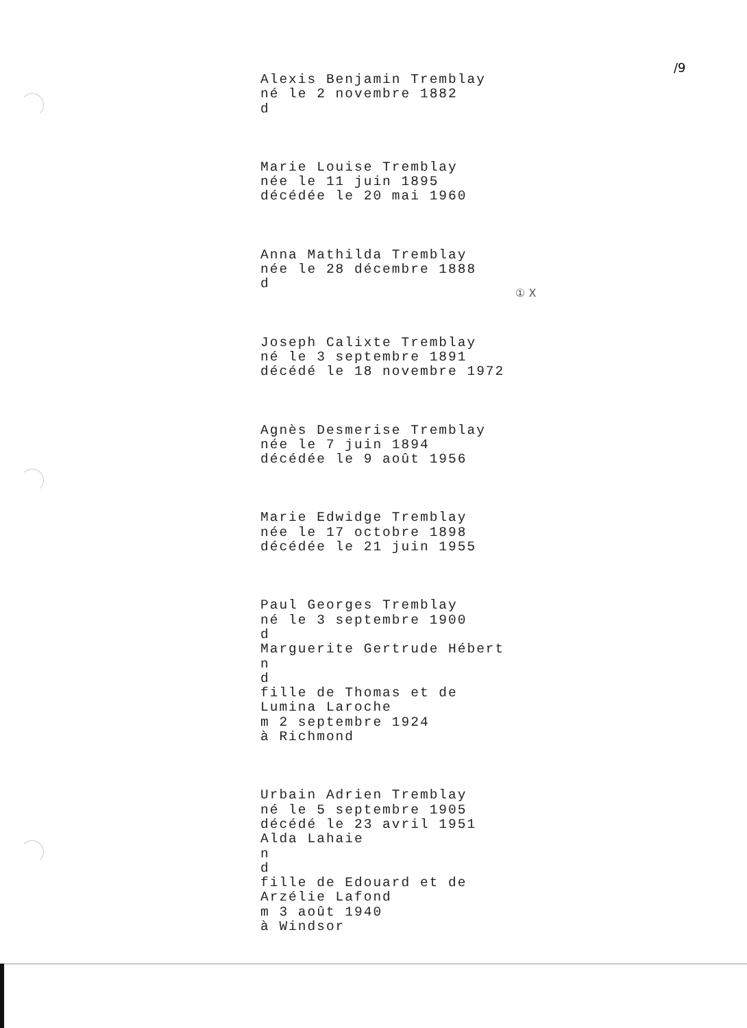/9
① X
Alexis Benjamin Tremblay
né le 2 novembre 1882
d
Marie Louise Tremblay
née le 11 juin 1895
décédée le 20 mai 1960
Anna Mathilda Tremblay
née le 28 décembre 1888
d
Joseph Calixte Tremblay
né le 3 septembre 1891
décédé le 18 novembre 1972
Agnès Desmerise Tremblay
née le 7 juin 1894
décédée le 9 août 1956
Marie Edwidge Tremblay
née le 17 octobre 1898
décédée le 21 juin 1955
Paul Georges Tremblay
né le 3 septembre 1900
d
Marguerite Gertrude Hébert
n
d
fille de Thomas et de
Lumina Laroche
m 2 septembre 1924
à Richmond
Urbain Adrien Tremblay
né le 5 septembre 1905
décédé le 23 avril 1951
Alda Lahaie
n
d
fille de Edouard et de
Arzélie Lafond
m 3 août 1940
à Windsor